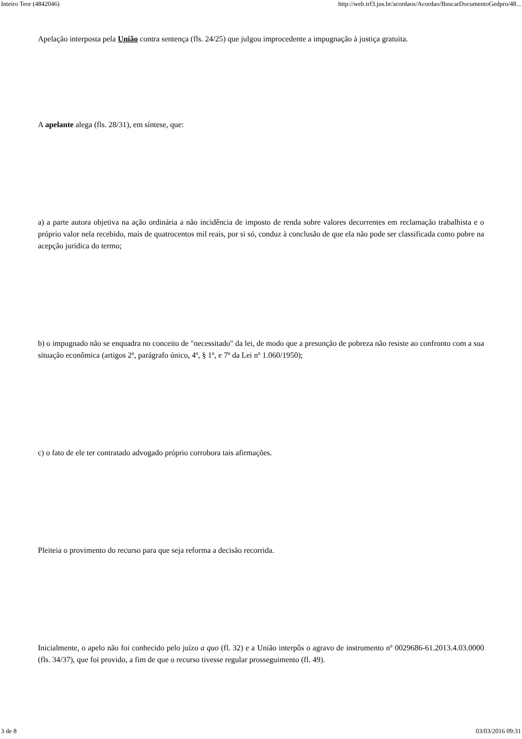Inteiro Teor (4842046) http://web.trf3.jus.br/acordaos/Acordao/BuscarDocumentoGedpro/48...
Apelação interposta pela União contra sentença (fls. 24/25) que julgou improcedente a impugnação à justiça gratuita.
A apelante alega (fls. 28/31), em síntese, que:
a) a parte autora objetiva na ação ordinária a não incidência de imposto de renda sobre valores decorrentes em reclamação trabalhista e o próprio valor nela recebido, mais de quatrocentos mil reais, por si só, conduz à conclusão de que ela não pode ser classificada como pobre na acepção jurídica do termo;
b) o impugnado não se enquadra no conceito de "necessitado" da lei, de modo que a presunção de pobreza não resiste ao confronto com a sua situação econômica (artigos 2º, parágrafo único, 4º, § 1º, e 7º da Lei nº 1.060/1950);
c) o fato de ele ter contratado advogado próprio corrobora tais afirmações.
Pleiteia o provimento do recurso para que seja reforma a decisão recorrida.
Inicialmente, o apelo não foi conhecido pelo juízo a quo (fl. 32) e a União interpôs o agravo de instrumento nº 0029686-61.2013.4.03.0000 (fls. 34/37), que foi provido, a fim de que o recurso tivesse regular prosseguimento (fl. 49).
3 de 8 03/03/2016 09:31